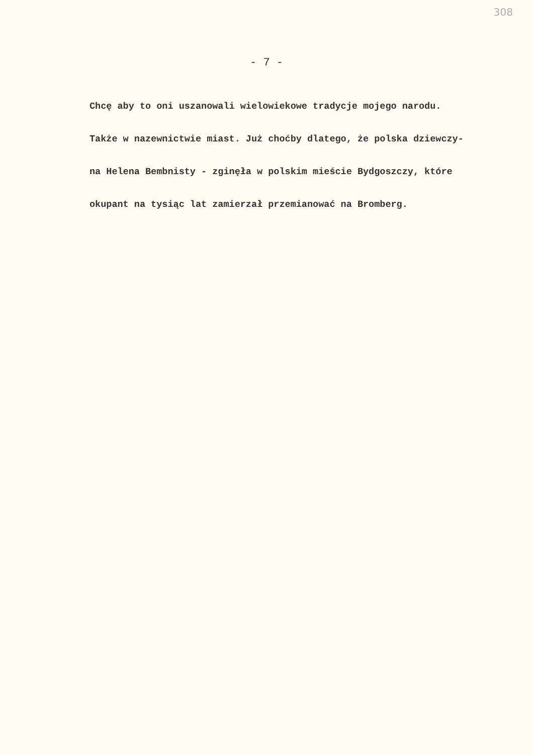308
- 7 -
Chcę aby to oni uszanowali wielowiekowe tradycje mojego narodu.
Także w nazewnictwie miast. Już choćby dlatego, że polska dziewczy-
na Helena Bembnisty - zginęła w polskim mieście Bydgoszczy, które
okupant na tysiąc lat zamierzał przemianować na Bromberg.